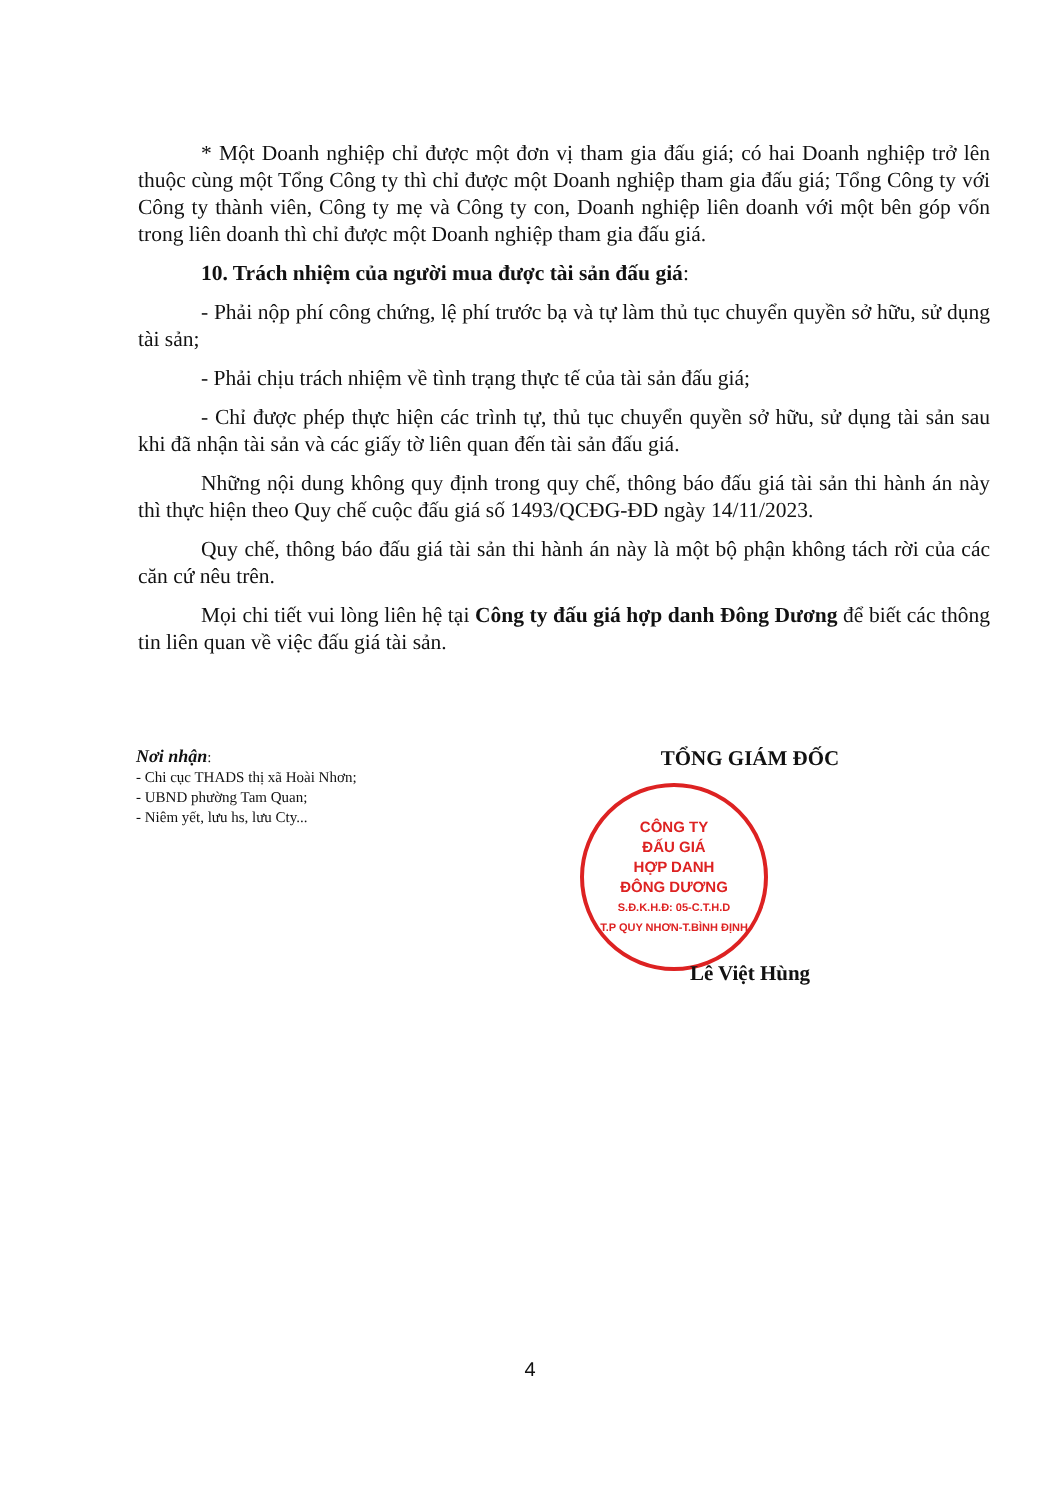* Một Doanh nghiệp chỉ được một đơn vị tham gia đấu giá; có hai Doanh nghiệp trở lên thuộc cùng một Tổng Công ty thì chỉ được một Doanh nghiệp tham gia đấu giá; Tổng Công ty với Công ty thành viên, Công ty mẹ và Công ty con, Doanh nghiệp liên doanh với một bên góp vốn trong liên doanh thì chỉ được một Doanh nghiệp tham gia đấu giá.
10. Trách nhiệm của người mua được tài sản đấu giá:
- Phải nộp phí công chứng, lệ phí trước bạ và tự làm thủ tục chuyển quyền sở hữu, sử dụng tài sản;
- Phải chịu trách nhiệm về tình trạng thực tế của tài sản đấu giá;
- Chỉ được phép thực hiện các trình tự, thủ tục chuyển quyền sở hữu, sử dụng tài sản sau khi đã nhận tài sản và các giấy tờ liên quan đến tài sản đấu giá.
Những nội dung không quy định trong quy chế, thông báo đấu giá tài sản thi hành án này thì thực hiện theo Quy chế cuộc đấu giá số 1493/QCĐG-ĐD ngày 14/11/2023.
Quy chế, thông báo đấu giá tài sản thi hành án này là một bộ phận không tách rời của các căn cứ nêu trên.
Mọi chi tiết vui lòng liên hệ tại Công ty đấu giá hợp danh Đông Dương để biết các thông tin liên quan về việc đấu giá tài sản.
Nơi nhận:
- Chi cục THADS thị xã Hoài Nhơn;
- UBND phường Tam Quan;
- Niêm yết, lưu hs, lưu Cty...
TỔNG GIÁM ĐỐC
CÔNG TY
ĐẤU GIÁ
HỢP DANH
ĐÔNG DƯƠNG
S.Đ.K.H.Đ: 05-C.T.H.D
T.P QUY NHƠN-T.BÌNH ĐỊNH
Lê Việt Hùng
4